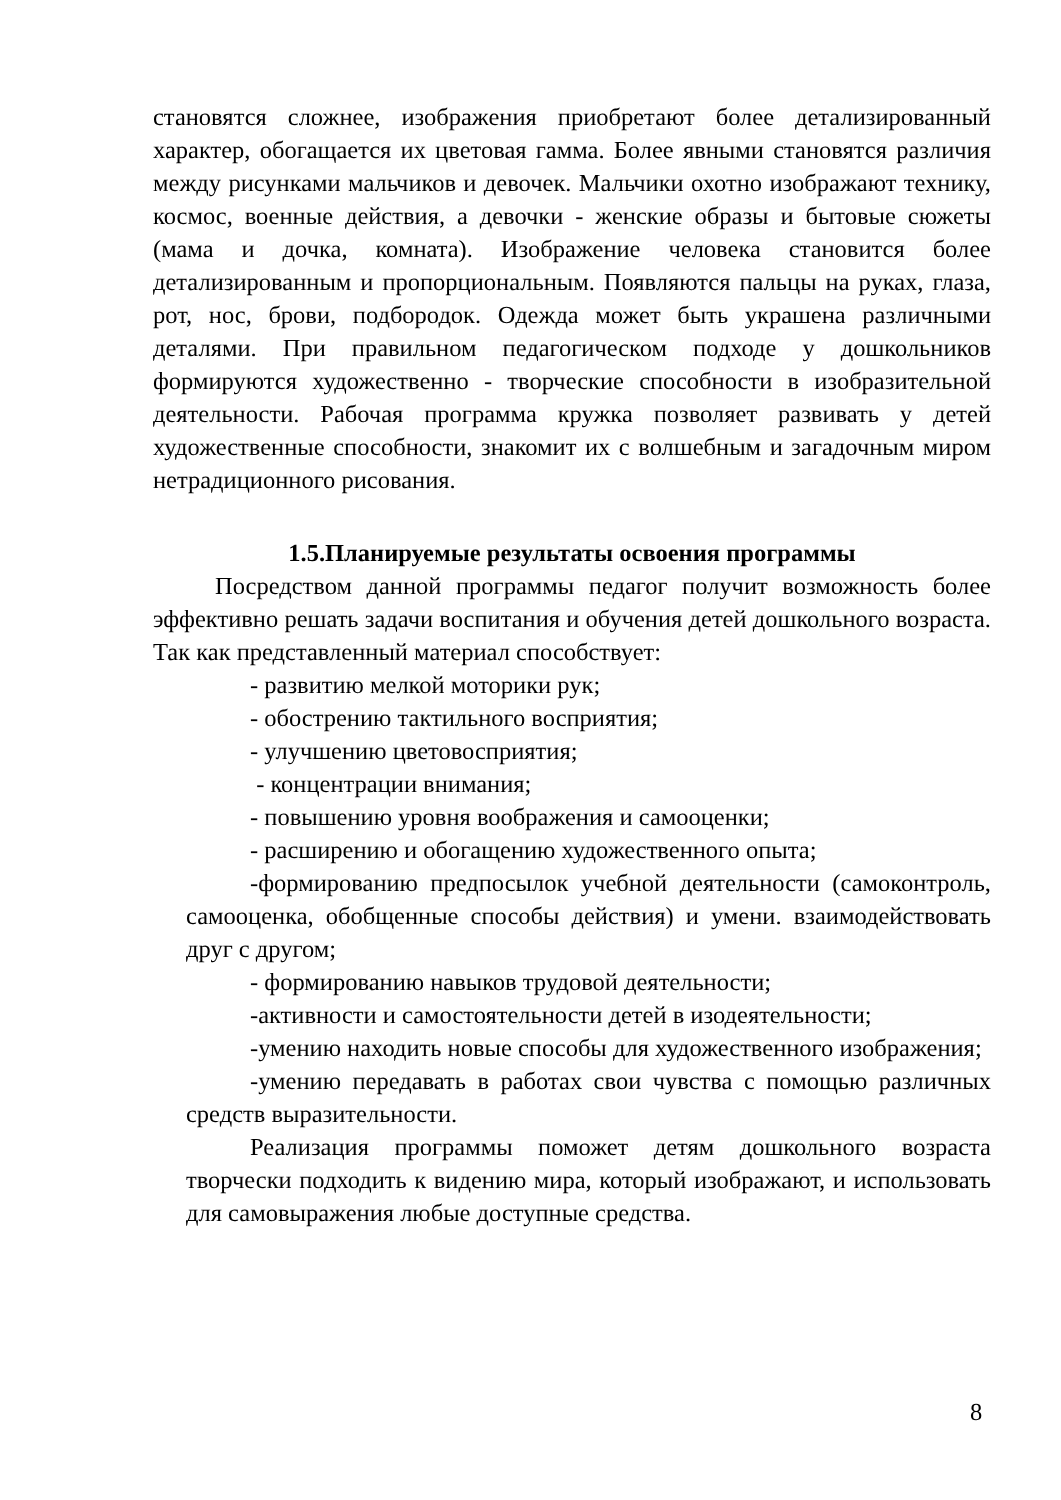становятся сложнее, изображения приобретают более детализированный характер, обогащается их цветовая гамма. Более явными становятся различия между рисунками мальчиков и девочек. Мальчики охотно изображают технику, космос, военные действия, а девочки - женские образы и бытовые сюжеты (мама и дочка, комната). Изображение человека становится более детализированным и пропорциональным. Появляются пальцы на руках, глаза, рот, нос, брови, подбородок. Одежда может быть украшена различными деталями. При правильном педагогическом подходе у дошкольников формируются художественно - творческие способности в изобразительной деятельности. Рабочая программа кружка позволяет развивать у детей художественные способности, знакомит их с волшебным и загадочным миром нетрадиционного рисования.
1.5.Планируемые результаты освоения программы
Посредством данной программы педагог получит возможность более эффективно решать задачи воспитания и обучения детей дошкольного возраста. Так как представленный материал способствует:
- развитию мелкой моторики рук;
- обострению тактильного восприятия;
- улучшению цветовосприятия;
- концентрации внимания;
- повышению уровня воображения и самооценки;
- расширению и обогащению художественного опыта;
-формированию предпосылок учебной деятельности (самоконтроль, самооценка, обобщенные способы действия) и умени. взаимодействовать друг с другом;
- формированию навыков трудовой деятельности;
-активности и самостоятельности детей в изодеятельности;
-умению находить новые способы для художественного изображения;
-умению передавать в работах свои чувства с помощью различных средств выразительности.
Реализация программы поможет детям дошкольного возраста творчески подходить к видению мира, который изображают, и использовать для самовыражения любые доступные средства.
8